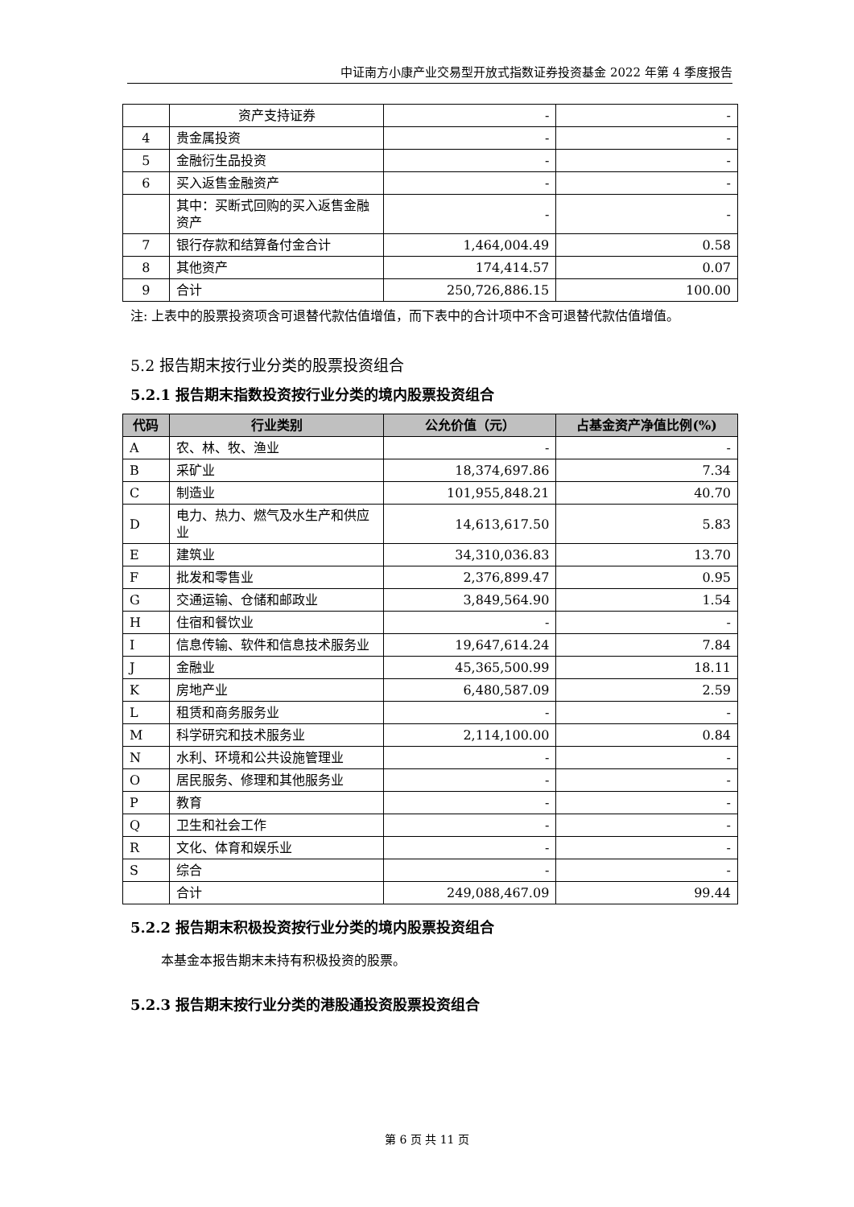中证南方小康产业交易型开放式指数证券投资基金 2022 年第 4 季度报告
| | 资产支持证券 | - | - |
| 4 | 贵金属投资 | - | - |
| 5 | 金融衍生品投资 | - | - |
| 6 | 买入返售金融资产 | - | - |
| | 其中：买断式回购的买入返售金融资产 | - | - |
| 7 | 银行存款和结算备付金合计 | 1,464,004.49 | 0.58 |
| 8 | 其他资产 | 174,414.57 | 0.07 |
| 9 | 合计 | 250,726,886.15 | 100.00 |
注: 上表中的股票投资项含可退替代款估值增值，而下表中的合计项中不含可退替代款估值增值。
5.2 报告期末按行业分类的股票投资组合
5.2.1 报告期末指数投资按行业分类的境内股票投资组合
| 代码 | 行业类别 | 公允价值（元） | 占基金资产净值比例(%) |
| --- | --- | --- | --- |
| A | 农、林、牧、渔业 | - | - |
| B | 采矿业 | 18,374,697.86 | 7.34 |
| C | 制造业 | 101,955,848.21 | 40.70 |
| D | 电力、热力、燃气及水生产和供应业 | 14,613,617.50 | 5.83 |
| E | 建筑业 | 34,310,036.83 | 13.70 |
| F | 批发和零售业 | 2,376,899.47 | 0.95 |
| G | 交通运输、仓储和邮政业 | 3,849,564.90 | 1.54 |
| H | 住宿和餐饮业 | - | - |
| I | 信息传输、软件和信息技术服务业 | 19,647,614.24 | 7.84 |
| J | 金融业 | 45,365,500.99 | 18.11 |
| K | 房地产业 | 6,480,587.09 | 2.59 |
| L | 租赁和商务服务业 | - | - |
| M | 科学研究和技术服务业 | 2,114,100.00 | 0.84 |
| N | 水利、环境和公共设施管理业 | - | - |
| O | 居民服务、修理和其他服务业 | - | - |
| P | 教育 | - | - |
| Q | 卫生和社会工作 | - | - |
| R | 文化、体育和娱乐业 | - | - |
| S | 综合 | - | - |
| | 合计 | 249,088,467.09 | 99.44 |
5.2.2 报告期末积极投资按行业分类的境内股票投资组合
本基金本报告期末未持有积极投资的股票。
5.2.3 报告期末按行业分类的港股通投资股票投资组合
第 6 页 共 11 页